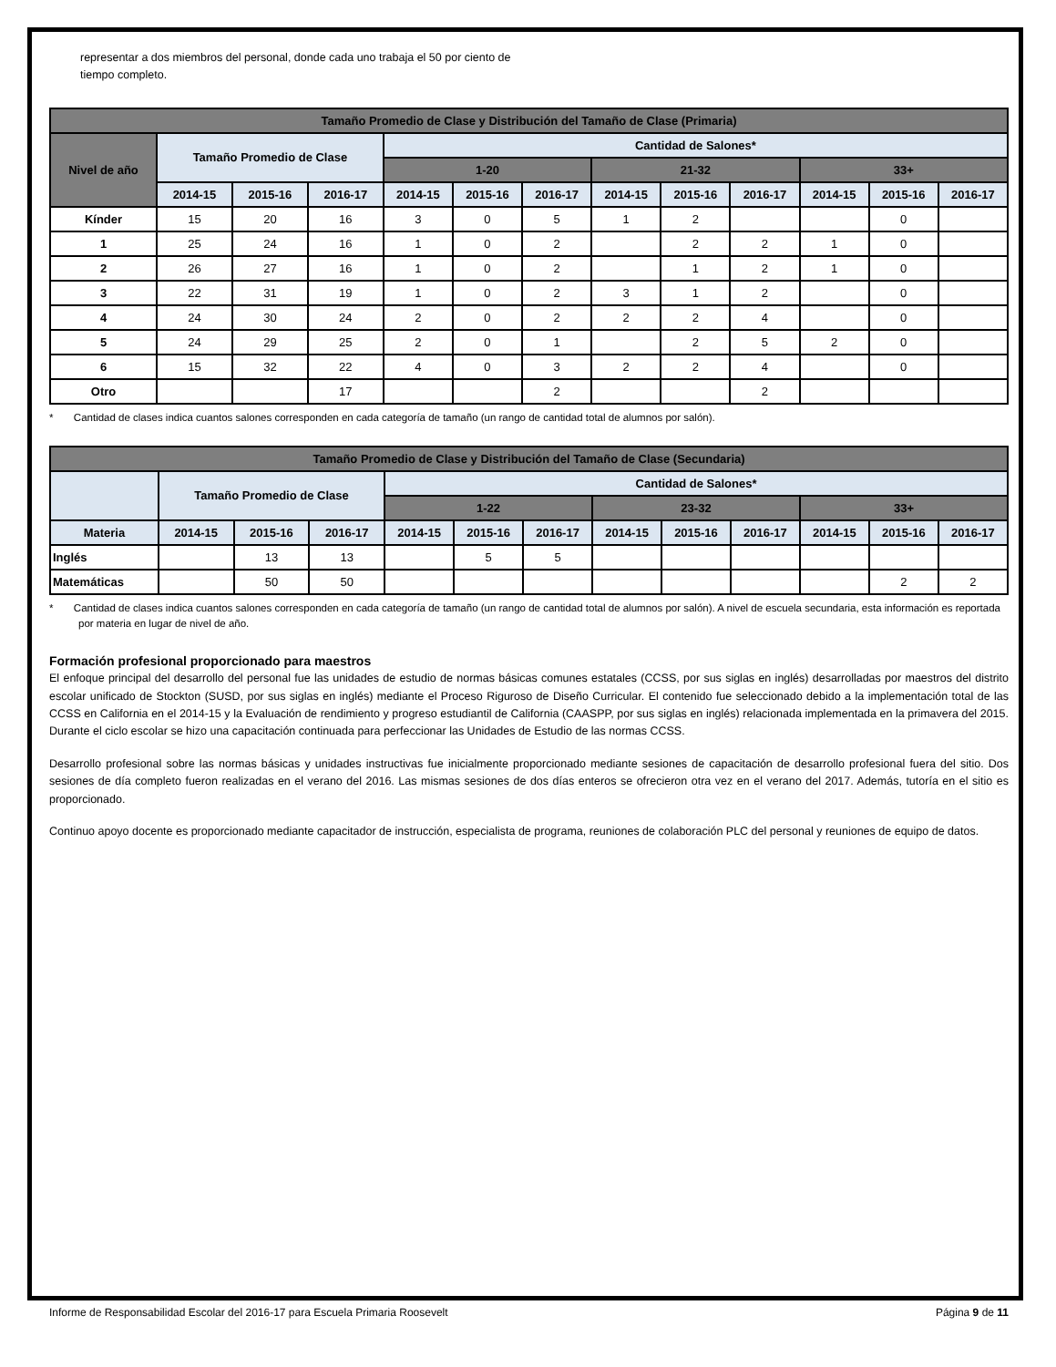representar a dos miembros del personal, donde cada uno trabaja el 50 por ciento de tiempo completo.
| Tamaño Promedio de Clase y Distribución del Tamaño de Clase (Primaria) | | | | | | | | | | | | |
| --- | --- | --- | --- | --- | --- | --- | --- | --- | --- | --- | --- | --- |
| Nivel de año | Tamaño Promedio de Clase | | | Cantidad de Salones* | | | | | | | | |
| | | | | 1-20 | | | 21-32 | | | 33+ | | |
| | 2014-15 | 2015-16 | 2016-17 | 2014-15 | 2015-16 | 2016-17 | 2014-15 | 2015-16 | 2016-17 | 2014-15 | 2015-16 | 2016-17 |
| Kínder | 15 | 20 | 16 | 3 | 0 | 5 | 1 | 2 | | | 0 | |
| 1 | 25 | 24 | 16 | 1 | 0 | 2 | | 2 | 2 | 1 | 0 | |
| 2 | 26 | 27 | 16 | 1 | 0 | 2 | | 1 | 2 | 1 | 0 | |
| 3 | 22 | 31 | 19 | 1 | 0 | 2 | 3 | 1 | 2 | | 0 | |
| 4 | 24 | 30 | 24 | 2 | 0 | 2 | 2 | 2 | 4 | | 0 | |
| 5 | 24 | 29 | 25 | 2 | 0 | 1 | | 2 | 5 | 2 | 0 | |
| 6 | 15 | 32 | 22 | 4 | 0 | 3 | 2 | 2 | 4 | | 0 | |
| Otro | | | 17 | | | 2 | | | 2 | | | |
* Cantidad de clases indica cuantos salones corresponden en cada categoría de tamaño (un rango de cantidad total de alumnos por salón).
| Tamaño Promedio de Clase y Distribución del Tamaño de Clase (Secundaria) | | | | | | | | | | | | |
| --- | --- | --- | --- | --- | --- | --- | --- | --- | --- | --- | --- | --- |
| | Tamaño Promedio de Clase | | | Cantidad de Salones* | | | | | | | | |
| | | | | 1-22 | | | 23-32 | | | 33+ | | |
| Materia | 2014-15 | 2015-16 | 2016-17 | 2014-15 | 2015-16 | 2016-17 | 2014-15 | 2015-16 | 2016-17 | 2014-15 | 2015-16 | 2016-17 |
| Inglés | | 13 | 13 | | 5 | 5 | | | | | | |
| Matemáticas | | 50 | 50 | | | | | | | | 2 | 2 |
* Cantidad de clases indica cuantos salones corresponden en cada categoría de tamaño (un rango de cantidad total de alumnos por salón). A nivel de escuela secundaria, esta información es reportada por materia en lugar de nivel de año.
Formación profesional proporcionado para maestros
El enfoque principal del desarrollo del personal fue las unidades de estudio de normas básicas comunes estatales (CCSS, por sus siglas en inglés) desarrolladas por maestros del distrito escolar unificado de Stockton (SUSD, por sus siglas en inglés) mediante el Proceso Riguroso de Diseño Curricular. El contenido fue seleccionado debido a la implementación total de las CCSS en California en el 2014-15 y la Evaluación de rendimiento y progreso estudiantil de California (CAASPP, por sus siglas en inglés) relacionada implementada en la primavera del 2015. Durante el ciclo escolar se hizo una capacitación continuada para perfeccionar las Unidades de Estudio de las normas CCSS.
Desarrollo profesional sobre las normas básicas y unidades instructivas fue inicialmente proporcionado mediante sesiones de capacitación de desarrollo profesional fuera del sitio. Dos sesiones de día completo fueron realizadas en el verano del 2016. Las mismas sesiones de dos días enteros se ofrecieron otra vez en el verano del 2017. Además, tutoría en el sitio es proporcionado.
Continuo apoyo docente es proporcionado mediante capacitador de instrucción, especialista de programa, reuniones de colaboración PLC del personal y reuniones de equipo de datos.
Informe de Responsabilidad Escolar del 2016-17 para Escuela Primaria Roosevelt Página 9 de 11